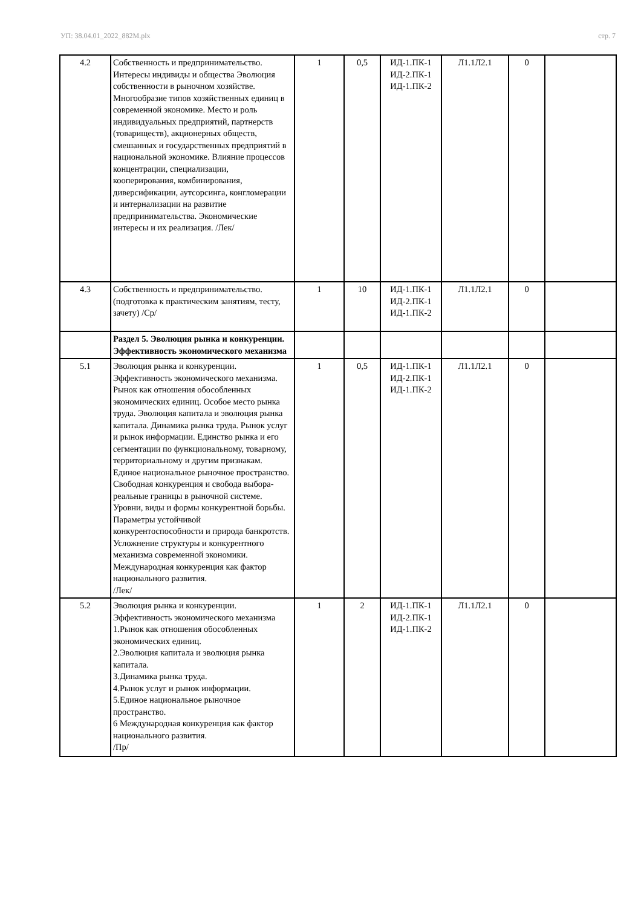УП: 38.04.01_2022_882М.plx стр. 7
| 4.2 | Собственность и предпринимательство. Интересы индивиды и общества Эволюция собственности в рыночном хозяйстве. Многообразие типов хозяйственных единиц в современной экономике. Место и роль индивидуальных предприятий, партнерств (товариществ), акционерных обществ, смешанных и государственных предприятий в национальной экономике. Влияние процессов концентрации, специализации, кооперирования, комбинирования, диверсификации, аутсорсинга, конгломерации и интернализации на развитие предпринимательства. Экономические интересы и их реализация. /Лек/ | 1 | 0,5 | ИД-1.ПК-1 ИД-2.ПК-1 ИД-1.ПК-2 | Л1.1Л2.1 | 0 | |
| 4.3 | Собственность и предпринимательство. (подготовка к практическим занятиям, тесту, зачету) /Ср/ | 1 | 10 | ИД-1.ПК-1 ИД-2.ПК-1 ИД-1.ПК-2 | Л1.1Л2.1 | 0 | |
| | Раздел 5. Эволюция рынка и конкуренции. Эффективность экономического механизма | | | | | | |
| 5.1 | Эволюция рынка и конкуренции. Эффективность экономического механизма. Рынок как отношения обособленных экономических единиц. Особое место рынка труда. Эволюция капитала и эволюция рынка капитала. Динамика рынка труда. Рынок услуг и рынок информации. Единство рынка и его сегментации по функциональному, товарному, территориальному и другим признакам. Единое национальное рыночное пространство. Свободная конкуренция и свобода выбора- реальные границы в рыночной системе. Уровни, виды и формы конкурентной борьбы. Параметры устойчивой конкурентоспособности и природа банкротств. Усложнение структуры и конкурентного механизма современной экономики. Международная конкуренция как фактор национального развития. /Лек/ | 1 | 0,5 | ИД-1.ПК-1 ИД-2.ПК-1 ИД-1.ПК-2 | Л1.1Л2.1 | 0 | |
| 5.2 | Эволюция рынка и конкуренции. Эффективность экономического механизма 1.Рынок как отношения обособленных экономических единиц. 2.Эволюция капитала и эволюция рынка капитала. 3.Динамика рынка труда. 4.Рынок услуг и рынок информации. 5.Единое национальное рыночное пространство. 6 Международная конкуренция как фактор национального развития. /Пр/ | 1 | 2 | ИД-1.ПК-1 ИД-2.ПК-1 ИД-1.ПК-2 | Л1.1Л2.1 | 0 | |